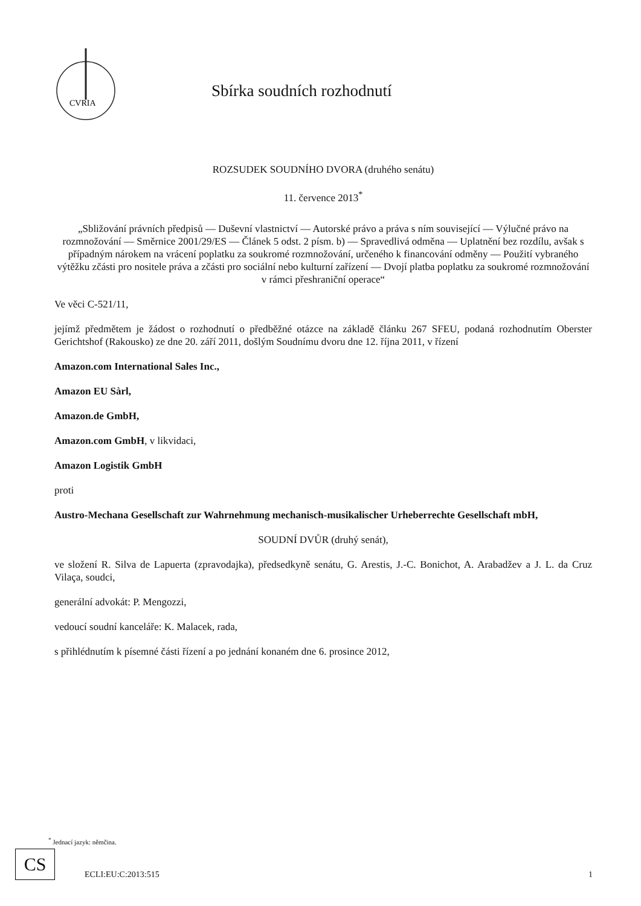CVRIA
Sbírka soudních rozhodnutí
ROZSUDEK SOUDNÍHO DVORA (druhého senátu)
11. července 2013<sup>*</sup>
„Sbližování právních předpisů — Duševní vlastnictví — Autorské právo a práva s ním související — Výlučné právo na rozmnožování — Směrnice 2001/29/ES — Článek 5 odst. 2 písm. b) — Spravedlivá odměna — Uplatnění bez rozdílu, avšak s případným nárokem na vrácení poplatku za soukromé rozmnožování, určeného k financování odměny — Použití vybraného výtěžku zčásti pro nositele práva a zčásti pro sociální nebo kulturní zařízení — Dvojí platba poplatku za soukromé rozmnožování v rámci přeshraniční operace“
Ve věci C-521/11,
jejímž předmětem je žádost o rozhodnutí o předběžné otázce na základě článku 267 SFEU, podaná rozhodnutím Oberster Gerichtshof (Rakousko) ze dne 20. září 2011, došlým Soudnímu dvoru dne 12. října 2011, v řízení
Amazon.com International Sales Inc.,
Amazon EU Sàrl,
Amazon.de GmbH,
Amazon.com GmbH, v likvidaci,
Amazon Logistik GmbH
proti
Austro-Mechana Gesellschaft zur Wahrnehmung mechanisch-musikalischer Urheberrechte Gesellschaft mbH,
SOUDNÍ DVŮR (druhý senát),
ve složení R. Silva de Lapuerta (zpravodajka), předsedkyně senátu, G. Arestis, J.-C. Bonichot, A. Arabadžev a J. L. da Cruz Vilaça, soudci,
generální advokát: P. Mengozzi,
vedoucí soudní kanceláře: K. Malacek, rada,
s přihlédnutím k písemné části řízení a po jednání konaném dne 6. prosince 2012,
<sup>*</sup> Jednací jazyk: němčina.
CS
ECLI:EU:C:2013:515 1